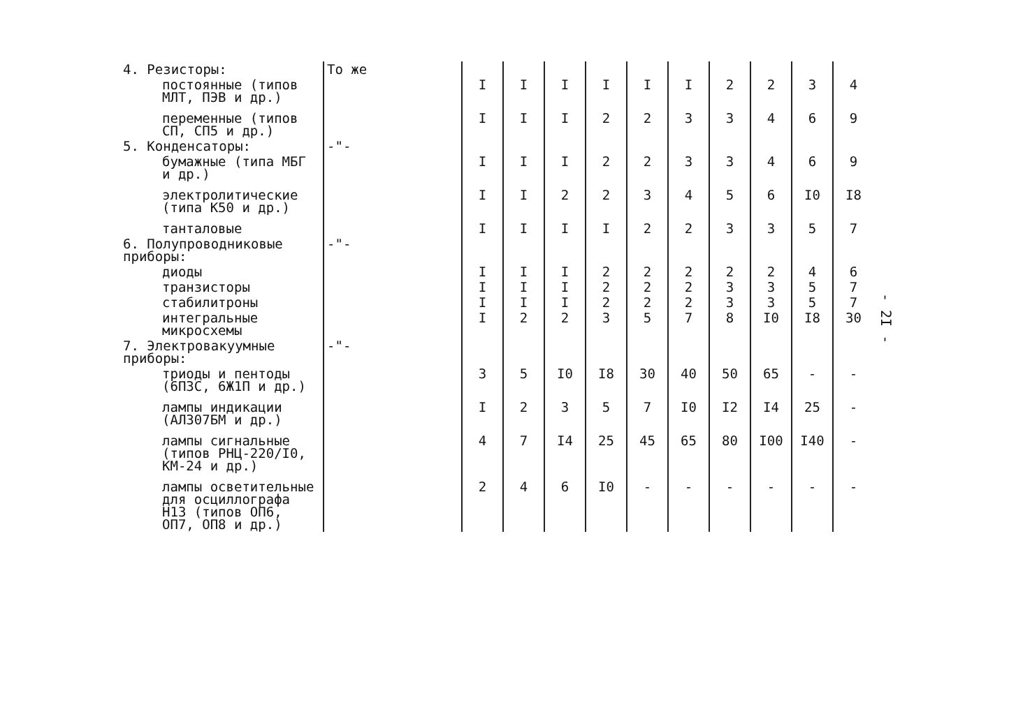| 4. Резисторы: | То же | | | | | | | | | | | |
| постоянные (типов МЛТ, ПЭВ и др.) | | | I | I | I | I | I | I | 2 | 2 | 3 | 4 |
| переменные (типов СП, СП5 и др.) | | | I | I | I | 2 | 2 | 3 | 3 | 4 | 6 | 9 |
| 5. Конденсаторы: | -"- | | | | | | | | | | | |
| бумажные (типа МБГ и др.) | | | I | I | I | 2 | 2 | 3 | 3 | 4 | 6 | 9 |
| электролитические (типа К50 и др.) | | | I | I | 2 | 2 | 3 | 4 | 5 | 6 | I0 | I8 |
| танталовые | | | I | I | I | I | 2 | 2 | 3 | 3 | 5 | 7 |
| 6. Полупроводниковые приборы: | -"- | | | | | | | | | | | |
| диоды | | | I | I | I | 2 | 2 | 2 | 2 | 2 | 4 | 6 |
| транзисторы | | | I | I | I | 2 | 2 | 2 | 3 | 3 | 5 | 7 |
| стабилитроны | | | I | I | I | 2 | 2 | 2 | 3 | 3 | 5 | 7 |
| интегральные микросхемы | | | I | 2 | 2 | 3 | 5 | 7 | 8 | I0 | I8 | 30 |
| 7. Электровакуумные приборы: | -"- | | | | | | | | | | | |
| триоды и пентоды (6П3С, 6Ж1П и др.) | | | 3 | 5 | I0 | I8 | 30 | 40 | 50 | 65 | - | - |
| лампы индикации (АЛ307БМ и др.) | | | I | 2 | 3 | 5 | 7 | I0 | I2 | I4 | 25 | - |
| лампы сигнальные (типов РНЦ-220/I0, КМ-24 и др.) | | | 4 | 7 | I4 | 25 | 45 | 65 | 80 | I00 | I40 | - |
| лампы осветительные для осциллографа Н13 (типов ОП6, ОП7, ОП8 и др.) | | | 2 | 4 | 6 | I0 | - | - | - | - | - | - |
- 2I -